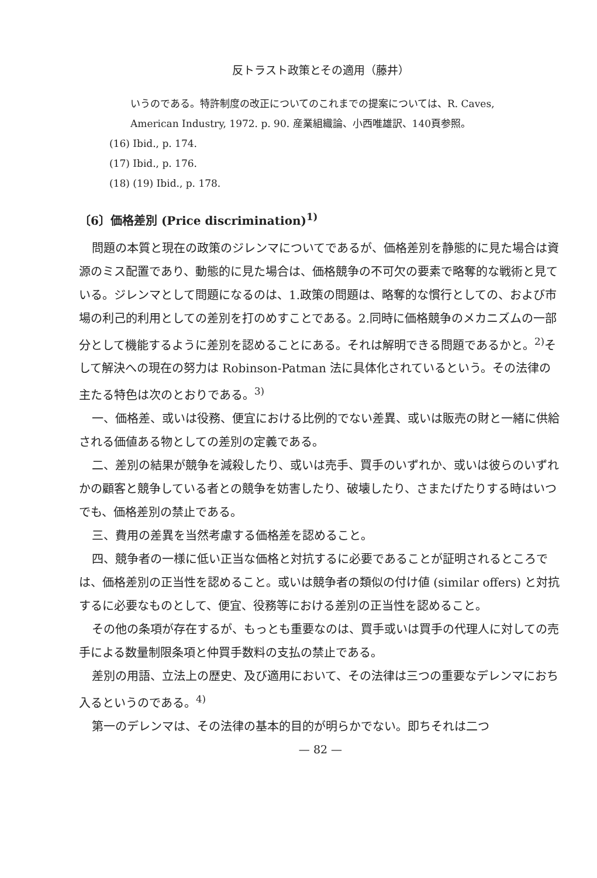反トラスト政策とその適用（藤井）
いうのである。特許制度の改正についてのこれまでの提案については、R. Caves,
American Industry, 1972. p. 90. 産業組織論、小西唯雄訳、140頁参照。
(16) Ibid., p. 174.
(17) Ibid., p. 176.
(18) (19) Ibid., p. 178.
〔6〕価格差別 (Price discrimination)<sup>1)</sup>
問題の本質と現在の政策のジレンマについてであるが、価格差別を静態的に見た場合は資源のミス配置であり、動態的に見た場合は、価格競争の不可欠の要素で略奪的な戦術と見ている。ジレンマとして問題になるのは、1.政策の問題は、略奪的な慣行としての、および市場の利己的利用としての差別を打のめすことである。2.同時に価格競争のメカニズムの一部分として機能するように差別を認めることにある。それは解明できる問題であるかと。<sup>2)</sup>そして解決への現在の努力は Robinson-Patman 法に具体化されているという。その法律の主たる特色は次のとおりである。<sup>3)</sup>
一、価格差、或いは役務、便宜における比例的でない差異、或いは販売の財と一緒に供給される価値ある物としての差別の定義である。
二、差別の結果が競争を減殺したり、或いは売手、買手のいずれか、或いは彼らのいずれかの顧客と競争している者との競争を妨害したり、破壊したり、さまたげたりする時はいつでも、価格差別の禁止である。
三、費用の差異を当然考慮する価格差を認めること。
四、競争者の一様に低い正当な価格と対抗するに必要であることが証明されるところでは、価格差別の正当性を認めること。或いは競争者の類似の付け値 (similar offers) と対抗するに必要なものとして、便宜、役務等における差別の正当性を認めること。
その他の条項が存在するが、もっとも重要なのは、買手或いは買手の代理人に対しての売手による数量制限条項と仲買手数料の支払の禁止である。
差別の用語、立法上の歴史、及び適用において、その法律は三つの重要なデレンマにおち入るというのである。<sup>4)</sup>
第一のデレンマは、その法律の基本的目的が明らかでない。即ちそれは二つ
— 82 —